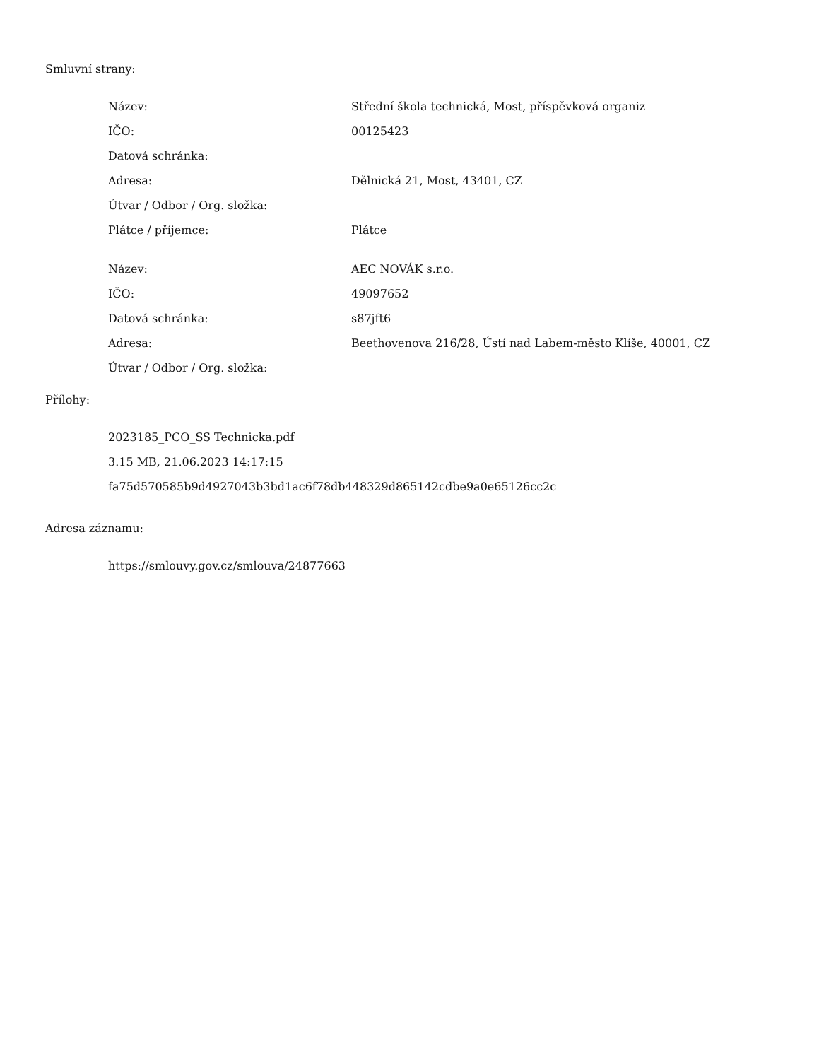Smluvní strany:
| Název: | Střední škola technická, Most, příspěvková organiz |
| IČO: | 00125423 |
| Datová schránka: | |
| Adresa: | Dělnická 21, Most, 43401, CZ |
| Útvar / Odbor / Org. složka: | |
| Plátce / příjemce: | Plátce |
| Název: | AEC NOVÁK s.r.o. |
| IČO: | 49097652 |
| Datová schránka: | s87jft6 |
| Adresa: | Beethovenova 216/28, Ústí nad Labem-město Klíše, 40001, CZ |
| Útvar / Odbor / Org. složka: | |
Přílohy:
2023185_PCO_SS Technicka.pdf
3.15 MB, 21.06.2023 14:17:15
fa75d570585b9d4927043b3bd1ac6f78db448329d865142cdbe9a0e65126cc2c
Adresa záznamu:
https://smlouvy.gov.cz/smlouva/24877663